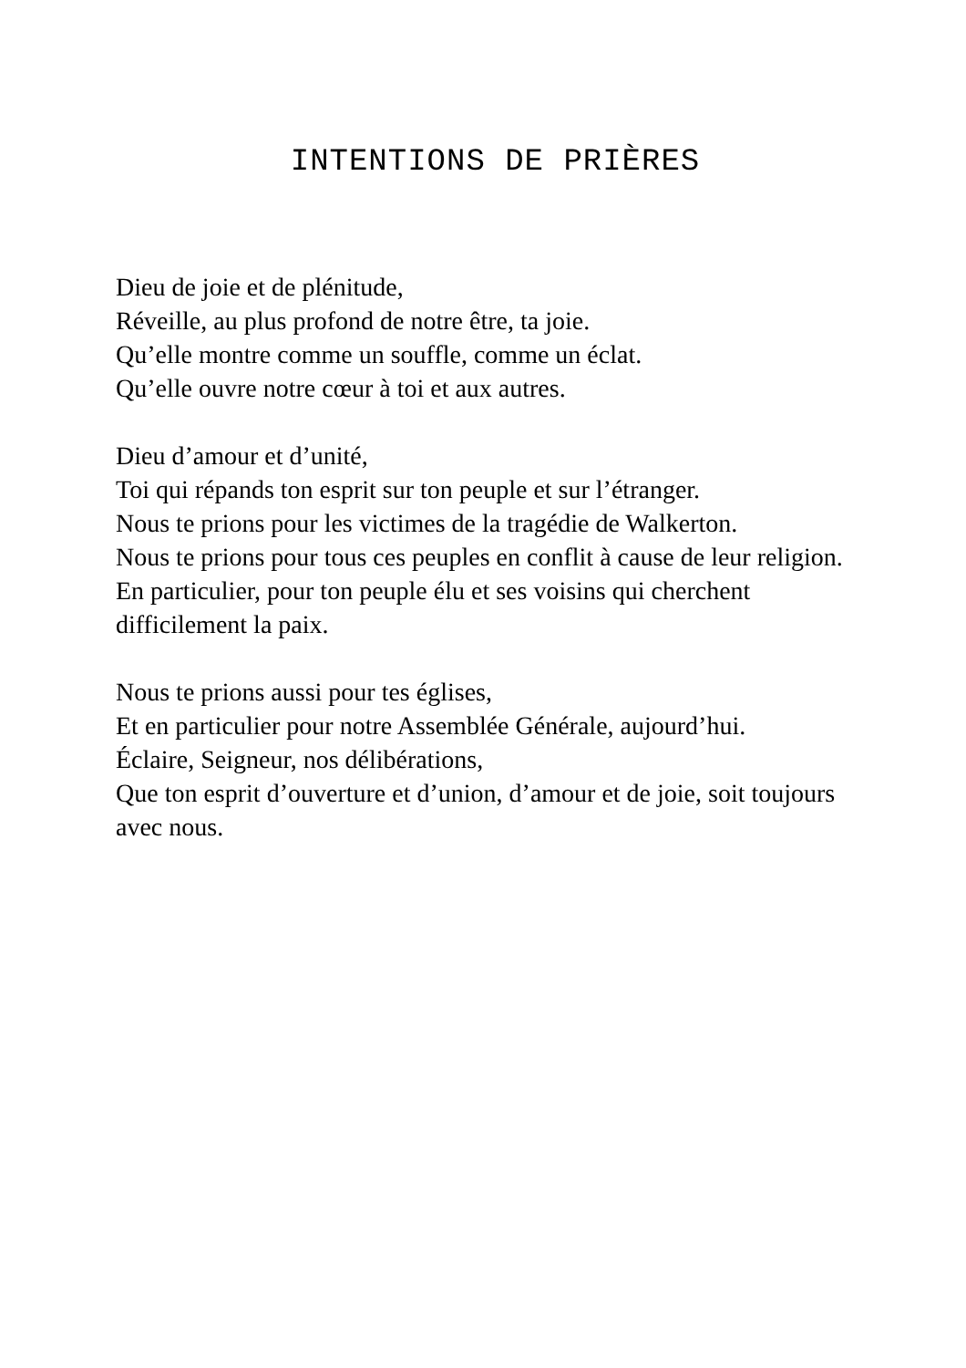INTENTIONS DE PRIÈRES
Dieu de joie et de plénitude,
Réveille, au plus profond de notre être, ta joie.
Qu’elle montre comme un souffle, comme un éclat.
Qu’elle ouvre notre cœur à toi et aux autres.
Dieu d’amour et d’unité,
Toi qui répands ton esprit sur ton peuple et sur l’étranger.
Nous te prions pour les victimes de la tragédie de Walkerton.
Nous te prions pour tous ces peuples en conflit à cause de leur religion.
En particulier, pour ton peuple élu et ses voisins qui cherchent difficilement la paix.
Nous te prions aussi pour tes églises,
Et en particulier pour notre Assemblée Générale, aujourd’hui.
Éclaire, Seigneur, nos délibérations,
Que ton esprit d’ouverture et d’union, d’amour et de joie, soit toujours avec nous.